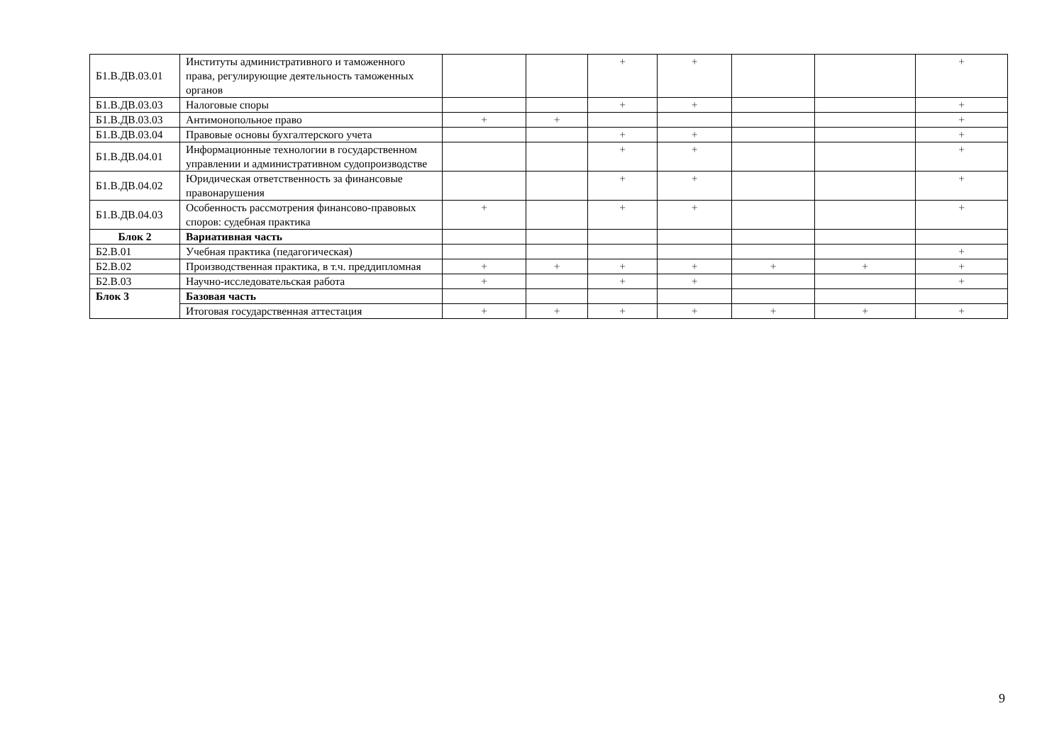| Б1.В.ДВ.03.01 | Институты административного и таможенного права, регулирующие деятельность таможенных органов | | | + | + | | | + |
| Б1.В.ДВ.03.03 | Налоговые споры | | | + | + | | | + |
| Б1.В.ДВ.03.03 | Антимонопольное право | + | + | | | | | + |
| Б1.В.ДВ.03.04 | Правовые основы бухгалтерского учета | | | + | + | | | + |
| Б1.В.ДВ.04.01 | Информационные технологии в государственном управлении и административном судопроизводстве | | | + | + | | | + |
| Б1.В.ДВ.04.02 | Юридическая ответственность за финансовые правонарушения | | | + | + | | | + |
| Б1.В.ДВ.04.03 | Особенность рассмотрения финансово-правовых споров: судебная практика | + | | + | + | | | + |
| Блок 2 | Вариативная часть | | | | | | | |
| Б2.В.01 | Учебная практика (педагогическая) | | | | | | | + |
| Б2.В.02 | Производственная практика, в т.ч. преддипломная | + | + | + | + | + | + | + |
| Б2.В.03 | Научно-исследовательская работа | + | | + | + | | | + |
| Блок 3 | Базовая часть | | | | | | | |
| | Итоговая государственная аттестация | + | + | + | + | + | + | + |
9